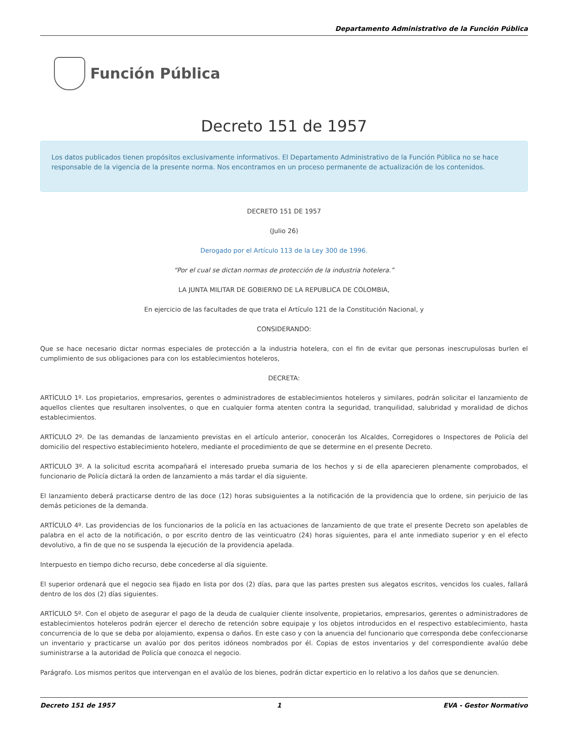Departamento Administrativo de la Función Pública
Función Pública
Decreto 151 de 1957
Los datos publicados tienen propósitos exclusivamente informativos. El Departamento Administrativo de la Función Pública no se hace responsable de la vigencia de la presente norma. Nos encontramos en un proceso permanente de actualización de los contenidos.
DECRETO 151 DE 1957
(Julio 26)
Derogado por el Artículo 113 de la Ley 300 de 1996.
“Por el cual se dictan normas de protección de la industria hotelera.”
LA JUNTA MILITAR DE GOBIERNO DE LA REPUBLICA DE COLOMBIA,
En ejercicio de las facultades de que trata el Artículo 121 de la Constitución Nacional, y
CONSIDERANDO:
Que se hace necesario dictar normas especiales de protección a la industria hotelera, con el fin de evitar que personas inescrupulosas burlen el cumplimiento de sus obligaciones para con los establecimientos hoteleros,
DECRETA:
ARTÍCULO 1º. Los propietarios, empresarios, gerentes o administradores de establecimientos hoteleros y similares, podrán solicitar el lanzamiento de aquellos clientes que resultaren insolventes, o que en cualquier forma atenten contra la seguridad, tranquilidad, salubridad y moralidad de dichos establecimientos.
ARTÍCULO 2º. De las demandas de lanzamiento previstas en el artículo anterior, conocerán los Alcaldes, Corregidores o Inspectores de Policía del domicilio del respectivo establecimiento hotelero, mediante el procedimiento de que se determine en el presente Decreto.
ARTÍCULO 3º. A la solicitud escrita acompañará el interesado prueba sumaria de los hechos y si de ella aparecieren plenamente comprobados, el funcionario de Policía dictará la orden de lanzamiento a más tardar el día siguiente.
El lanzamiento deberá practicarse dentro de las doce (12) horas subsiguientes a la notificación de la providencia que lo ordene, sin perjuicio de las demás peticiones de la demanda.
ARTÍCULO 4º. Las providencias de los funcionarios de la policía en las actuaciones de lanzamiento de que trate el presente Decreto son apelables de palabra en el acto de la notificación, o por escrito dentro de las veinticuatro (24) horas siguientes, para el ante inmediato superior y en el efecto devolutivo, a fin de que no se suspenda la ejecución de la providencia apelada.
Interpuesto en tiempo dicho recurso, debe concederse al día siguiente.
El superior ordenará que el negocio sea fijado en lista por dos (2) días, para que las partes presten sus alegatos escritos, vencidos los cuales, fallará dentro de los dos (2) días siguientes.
ARTÍCULO 5º. Con el objeto de asegurar el pago de la deuda de cualquier cliente insolvente, propietarios, empresarios, gerentes o administradores de establecimientos hoteleros podrán ejercer el derecho de retención sobre equipaje y los objetos introducidos en el respectivo establecimiento, hasta concurrencia de lo que se deba por alojamiento, expensa o daños. En este caso y con la anuencia del funcionario que corresponda debe confeccionarse un inventario y practicarse un avalúo por dos peritos idóneos nombrados por él. Copias de estos inventarios y del correspondiente avalúo debe suministrarse a la autoridad de Policía que conozca el negocio.
Parágrafo. Los mismos peritos que intervengan en el avalúo de los bienes, podrán dictar experticio en lo relativo a los daños que se denuncien.
Decreto 151 de 1957 1 EVA - Gestor Normativo